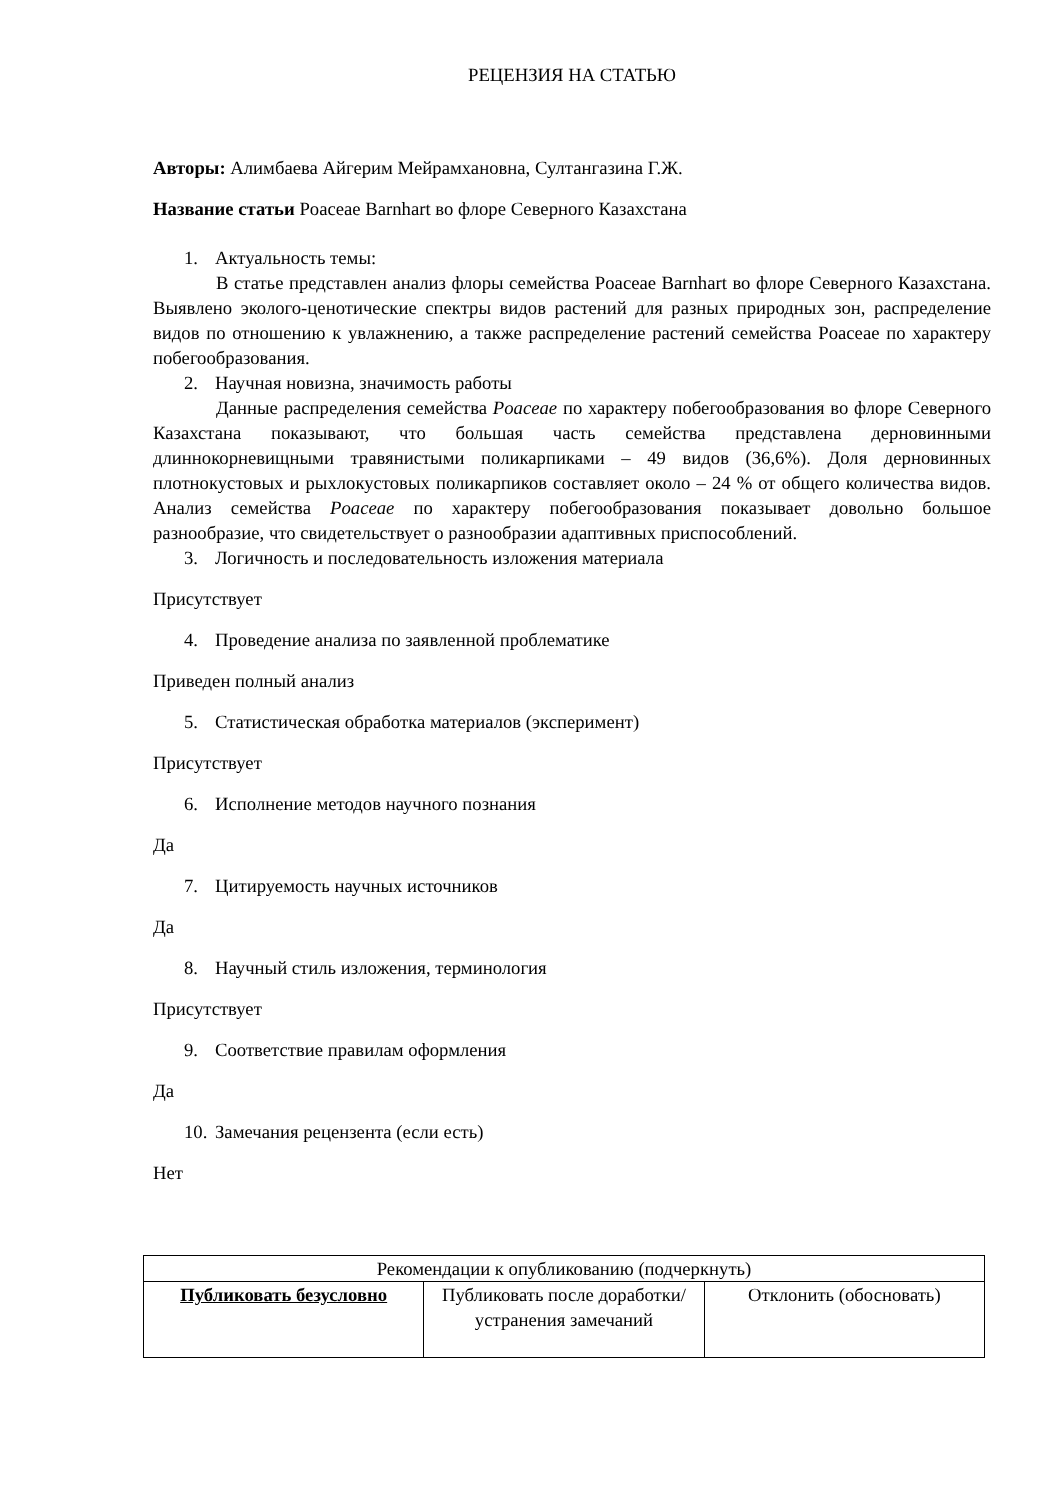РЕЦЕНЗИЯ НА СТАТЬЮ
Авторы: Алимбаева Айгерим Мейрамхановна, Султангазина Г.Ж.
Название статьи Poaceae Barnhart во флоре Северного Казахстана
1. Актуальность темы:
В статье представлен анализ флоры семейства Poaceae Barnhart во флоре Северного Казахстана. Выявлено эколого-ценотические спектры видов растений для разных природных зон, распределение видов по отношению к увлажнению, а также распределение растений семейства Poaceae по характеру побегообразования.
2. Научная новизна, значимость работы
Данные распределения семейства Poaceae по характеру побегообразования во флоре Северного Казахстана показывают, что большая часть семейства представлена дерновинными длиннокорневищными травянистыми поликарпиками – 49 видов (36,6%). Доля дерновинных плотнокустовых и рыхлокустовых поликарпиков составляет около – 24 % от общего количества видов. Анализ семейства Poaceae по характеру побегообразования показывает довольно большое разнообразие, что свидетельствует о разнообразии адаптивных приспособлений.
3. Логичность и последовательность изложения материала
Присутствует
4. Проведение анализа по заявленной проблематике
Приведен полный анализ
5. Статистическая обработка материалов (эксперимент)
Присутствует
6. Исполнение методов научного познания
Да
7. Цитируемость научных источников
Да
8. Научный стиль изложения, терминология
Присутствует
9. Соответствие правилам оформления
Да
10. Замечания рецензента (если есть)
Нет
| Рекомендации к опубликованию (подчеркнуть) | | |
| Публиковать безусловно | Публиковать после доработки/устранения замечаний | Отклонить (обосновать) |